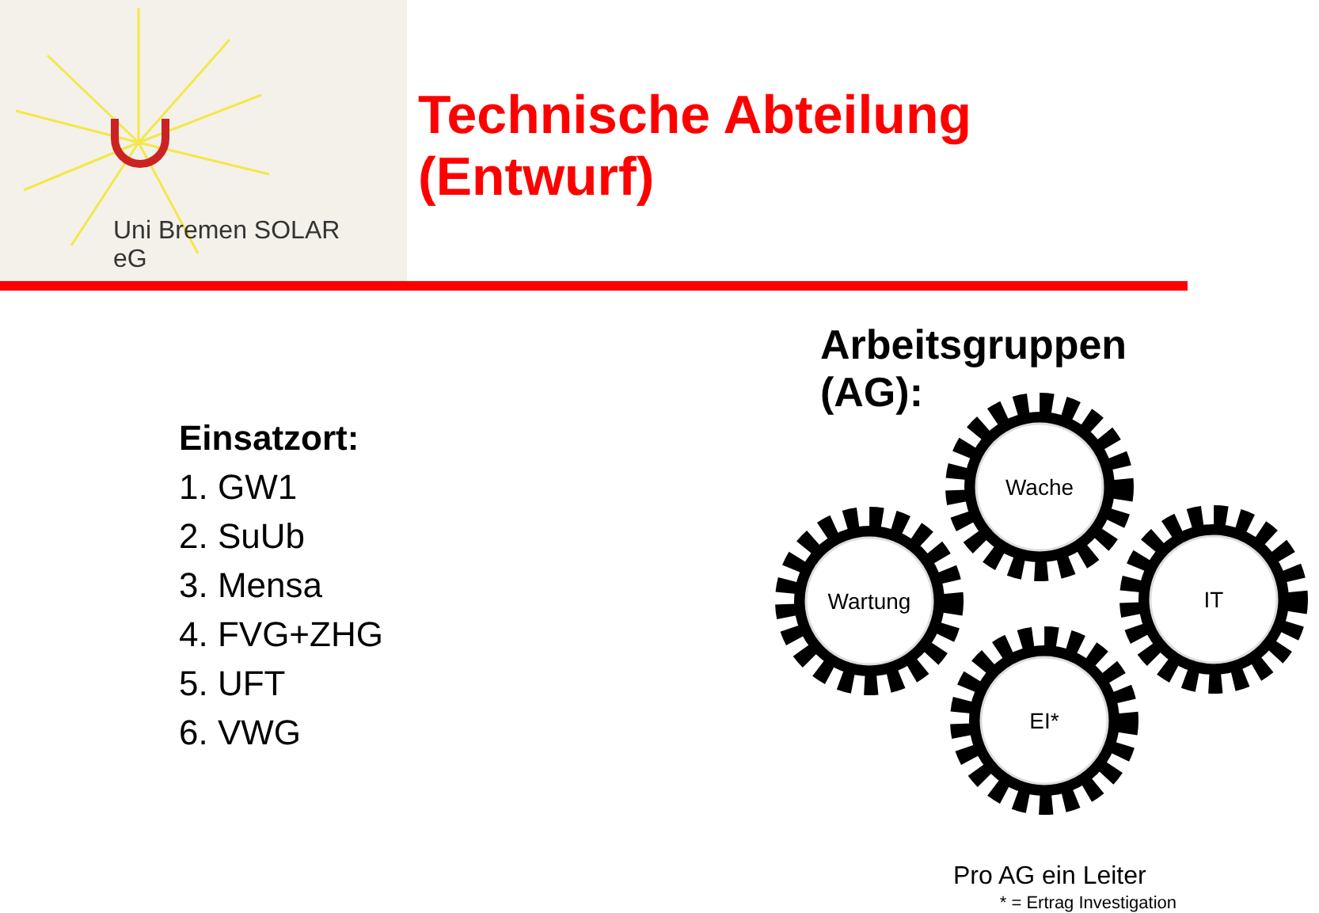Uni Bremen SOLAR
eG
Technische Abteilung (Entwurf)
Einsatzort:
1. GW1
2. SuUb
3. Mensa
4. FVG+ZHG
5. UFT
6. VWG
Arbeitsgruppen (AG):
Wache
Wartung
IT
EI*
Pro AG ein Leiter
* = Ertrag Investigation